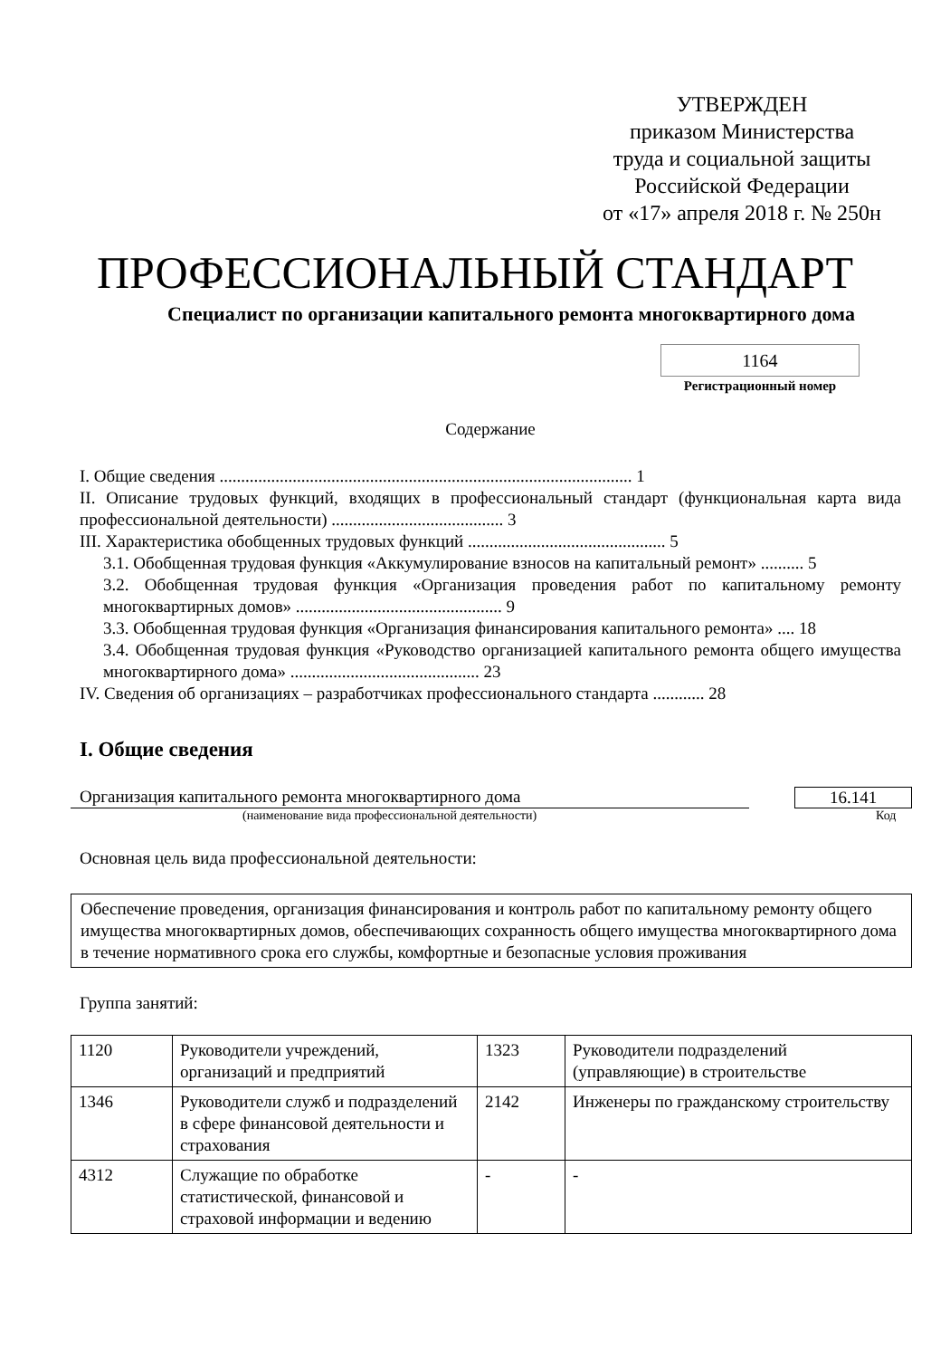УТВЕРЖДЕН
приказом Министерства
труда и социальной защиты
Российской Федерации
от «17» апреля 2018 г. № 250н
ПРОФЕССИОНАЛЬНЫЙ СТАНДАРТ
Специалист по организации капитального ремонта многоквартирного дома
1164
Регистрационный номер
Содержание
I. Общие сведения ................................................................................................ 1
II. Описание трудовых функций, входящих в профессиональный стандарт (функциональная карта вида профессиональной деятельности) ........................................ 3
III. Характеристика обобщенных трудовых функций .............................................. 5
3.1. Обобщенная трудовая функция «Аккумулирование взносов на капитальный ремонт» .......... 5
3.2. Обобщенная трудовая функция «Организация проведения работ по капитальному ремонту многоквартирных домов» ................................................ 9
3.3. Обобщенная трудовая функция «Организация финансирования капитального ремонта» .... 18
3.4. Обобщенная трудовая функция «Руководство организацией капитального ремонта общего имущества многоквартирного дома» ............................................ 23
IV. Сведения об организациях – разработчиках профессионального стандарта ............ 28
I. Общие сведения
Организация капитального ремонта многоквартирного дома 16.141
(наименование вида профессиональной деятельности) Код
Основная цель вида профессиональной деятельности:
Обеспечение проведения, организация финансирования и контроль работ по капитальному ремонту общего имущества многоквартирных домов, обеспечивающих сохранность общего имущества многоквартирного дома в течение нормативного срока его службы, комфортные и безопасные условия проживания
Группа занятий:
| 1120 | Руководители учреждений, организаций и предприятий | 1323 | Руководители подразделений (управляющие) в строительстве |
| 1346 | Руководители служб и подразделений в сфере финансовой деятельности и страхования | 2142 | Инженеры по гражданскому строительству |
| 4312 | Служащие по обработке статистической, финансовой и страховой информации и ведению | - | - |